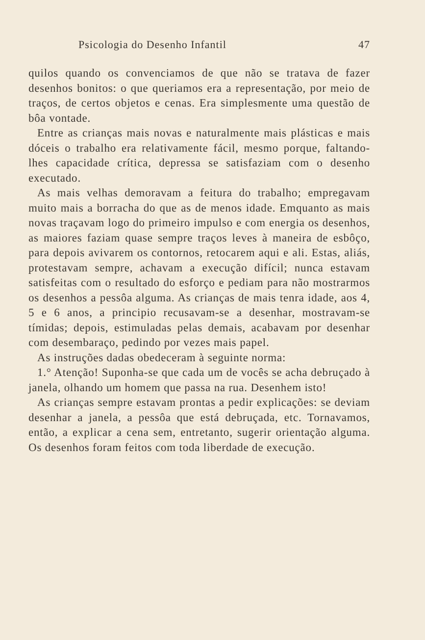Psicologia do Desenho Infantil 47
quilos quando os convenciamos de que não se tratava de fazer desenhos bonitos: o que queriamos era a representação, por meio de traços, de certos objetos e cenas. Era simplesmente uma questão de bôa vontade.
Entre as crianças mais novas e naturalmente mais plásticas e mais dóceis o trabalho era relativamente fácil, mesmo porque, faltando-lhes capacidade crítica, depressa se satisfaziam com o desenho executado.
As mais velhas demoravam a feitura do trabalho; empregavam muito mais a borracha do que as de menos idade. Emquanto as mais novas traçavam logo do primeiro impulso e com energia os desenhos, as maiores faziam quase sempre traços leves à maneira de esbôço, para depois avivarem os contornos, retocarem aqui e ali. Estas, aliás, protestavam sempre, achavam a execução difícil; nunca estavam satisfeitas com o resultado do esforço e pediam para não mostrarmos os desenhos a pessôa alguma. As crianças de mais tenra idade, aos 4, 5 e 6 anos, a principio recusavam-se a desenhar, mostravam-se tímidas; depois, estimuladas pelas demais, acabavam por desenhar com desembaraço, pedindo por vezes mais papel.
As instruções dadas obedeceram à seguinte norma:
1.° Atenção! Suponha-se que cada um de vocês se acha debruçado à janela, olhando um homem que passa na rua. Desenhem isto!
As crianças sempre estavam prontas a pedir explicações: se deviam desenhar a janela, a pessôa que está debruçada, etc. Tornavamos, então, a explicar a cena sem, entretanto, sugerir orientação alguma. Os desenhos foram feitos com toda liberdade de execução.